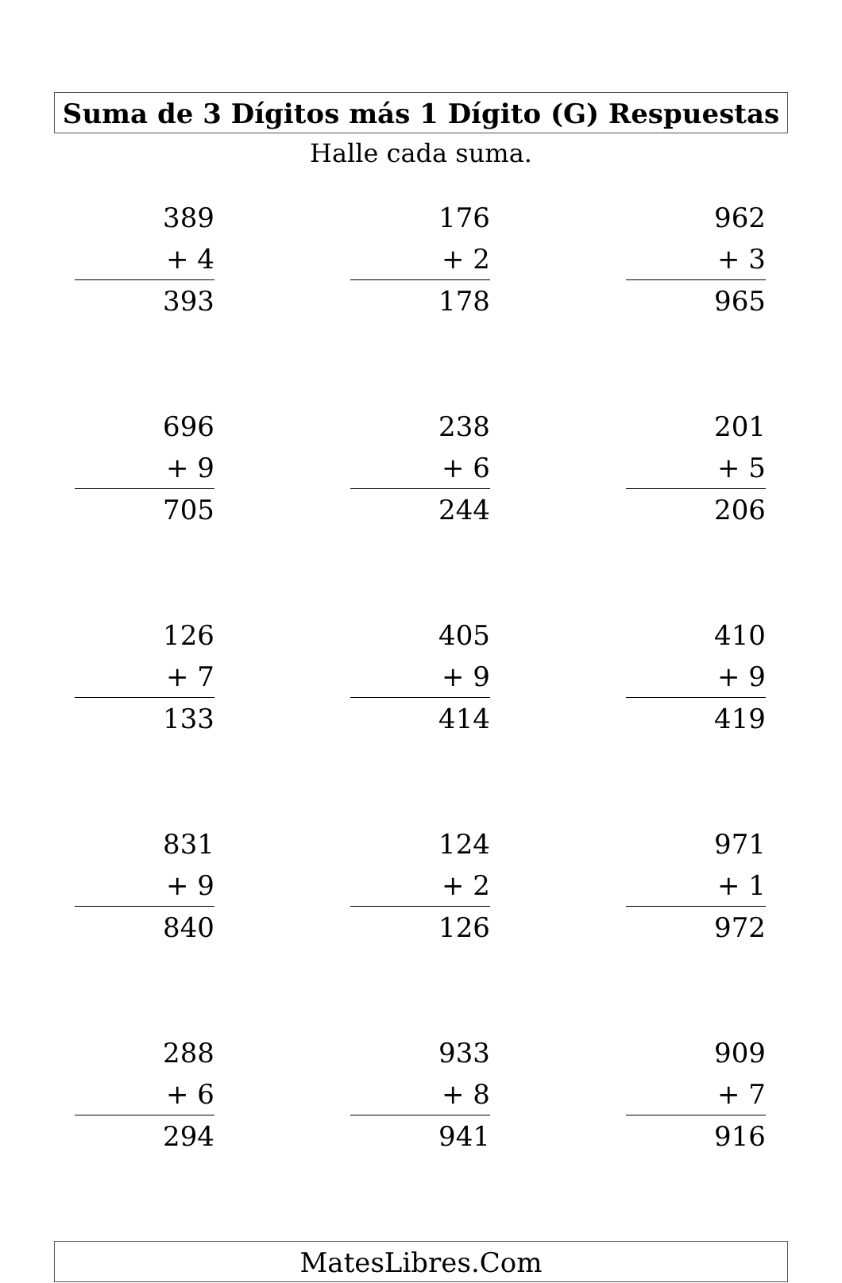Suma de 3 Dígitos más 1 Dígito (G) Respuestas
Halle cada suma.
389
+ 4
393
176
+ 2
178
962
+ 3
965
696
+ 9
705
238
+ 6
244
201
+ 5
206
126
+ 7
133
405
+ 9
414
410
+ 9
419
831
+ 9
840
124
+ 2
126
971
+ 1
972
288
+ 6
294
933
+ 8
941
909
+ 7
916
MatesLibres.Com